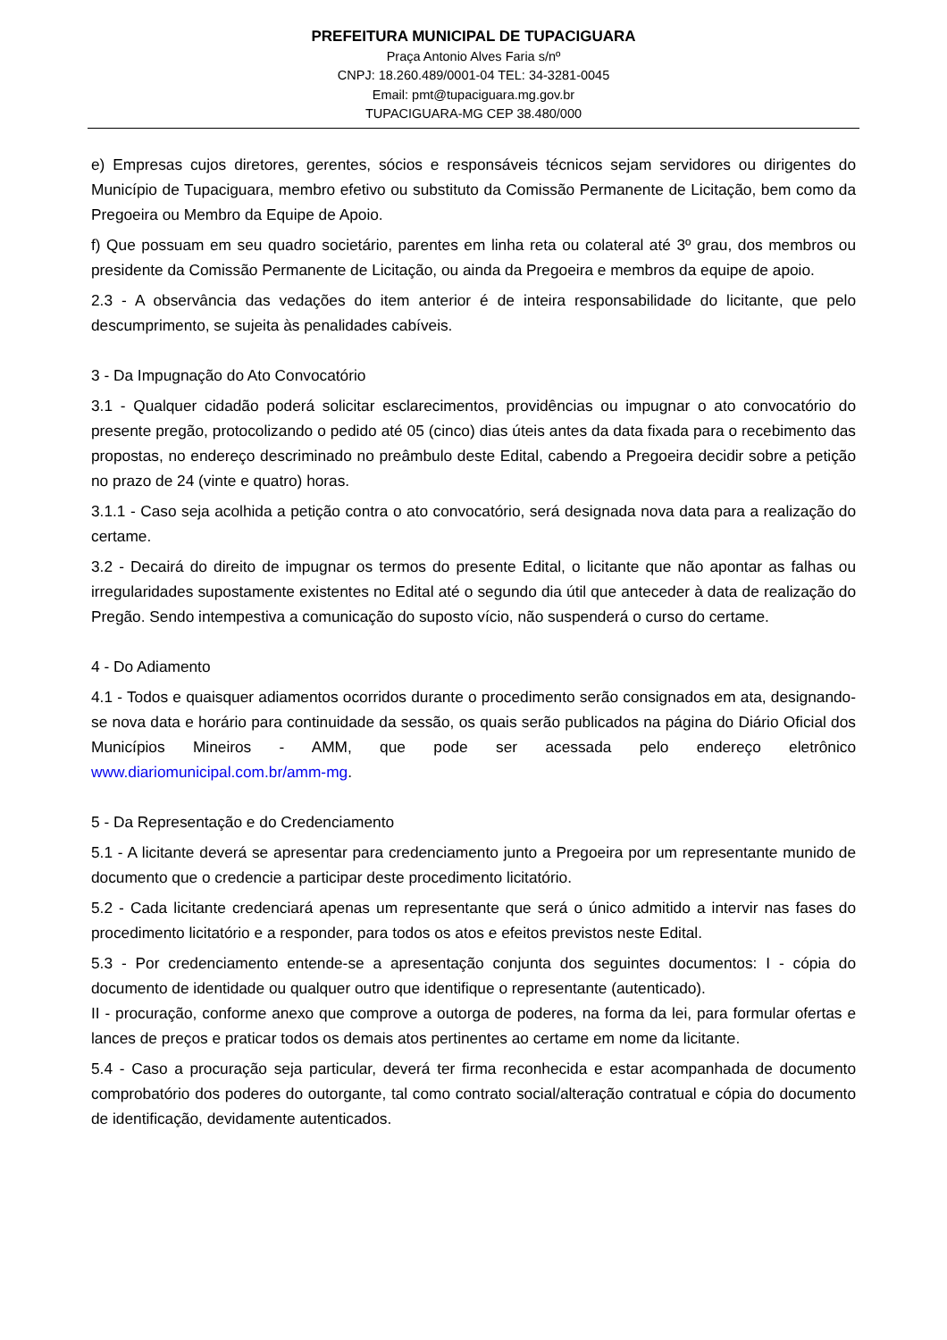PREFEITURA MUNICIPAL DE TUPACIGUARA
Praça Antonio Alves Faria s/nº
CNPJ: 18.260.489/0001-04 TEL: 34-3281-0045
Email: pmt@tupaciguara.mg.gov.br
TUPACIGUARA-MG CEP 38.480/000
e) Empresas cujos diretores, gerentes, sócios e responsáveis técnicos sejam servidores ou dirigentes do Município de Tupaciguara, membro efetivo ou substituto da Comissão Permanente de Licitação, bem como da Pregoeira ou Membro da Equipe de Apoio.
f) Que possuam em seu quadro societário, parentes em linha reta ou colateral até 3º grau, dos membros ou presidente da Comissão Permanente de Licitação, ou ainda da Pregoeira e membros da equipe de apoio.
2.3 - A observância das vedações do item anterior é de inteira responsabilidade do licitante, que pelo descumprimento, se sujeita às penalidades cabíveis.
3 - Da Impugnação do Ato Convocatório
3.1 - Qualquer cidadão poderá solicitar esclarecimentos, providências ou impugnar o ato convocatório do presente pregão, protocolizando o pedido até 05 (cinco) dias úteis antes da data fixada para o recebimento das propostas, no endereço descriminado no preâmbulo deste Edital, cabendo a Pregoeira decidir sobre a petição no prazo de 24 (vinte e quatro) horas.
3.1.1 - Caso seja acolhida a petição contra o ato convocatório, será designada nova data para a realização do certame.
3.2 - Decairá do direito de impugnar os termos do presente Edital, o licitante que não apontar as falhas ou irregularidades supostamente existentes no Edital até o segundo dia útil que anteceder à data de realização do Pregão. Sendo intempestiva a comunicação do suposto vício, não suspenderá o curso do certame.
4 - Do Adiamento
4.1 - Todos e quaisquer adiamentos ocorridos durante o procedimento serão consignados em ata, designando-se nova data e horário para continuidade da sessão, os quais serão publicados na página do Diário Oficial dos Municípios Mineiros - AMM, que pode ser acessada pelo endereço eletrônico www.diariomunicipal.com.br/amm-mg.
5 - Da Representação e do Credenciamento
5.1 - A licitante deverá se apresentar para credenciamento junto a Pregoeira por um representante munido de documento que o credencie a participar deste procedimento licitatório.
5.2 - Cada licitante credenciará apenas um representante que será o único admitido a intervir nas fases do procedimento licitatório e a responder, para todos os atos e efeitos previstos neste Edital.
5.3 - Por credenciamento entende-se a apresentação conjunta dos seguintes documentos: I - cópia do documento de identidade ou qualquer outro que identifique o representante (autenticado).
II - procuração, conforme anexo que comprove a outorga de poderes, na forma da lei, para formular ofertas e lances de preços e praticar todos os demais atos pertinentes ao certame em nome da licitante.
5.4 - Caso a procuração seja particular, deverá ter firma reconhecida e estar acompanhada de documento comprobatório dos poderes do outorgante, tal como contrato social/alteração contratual e cópia do documento de identificação, devidamente autenticados.